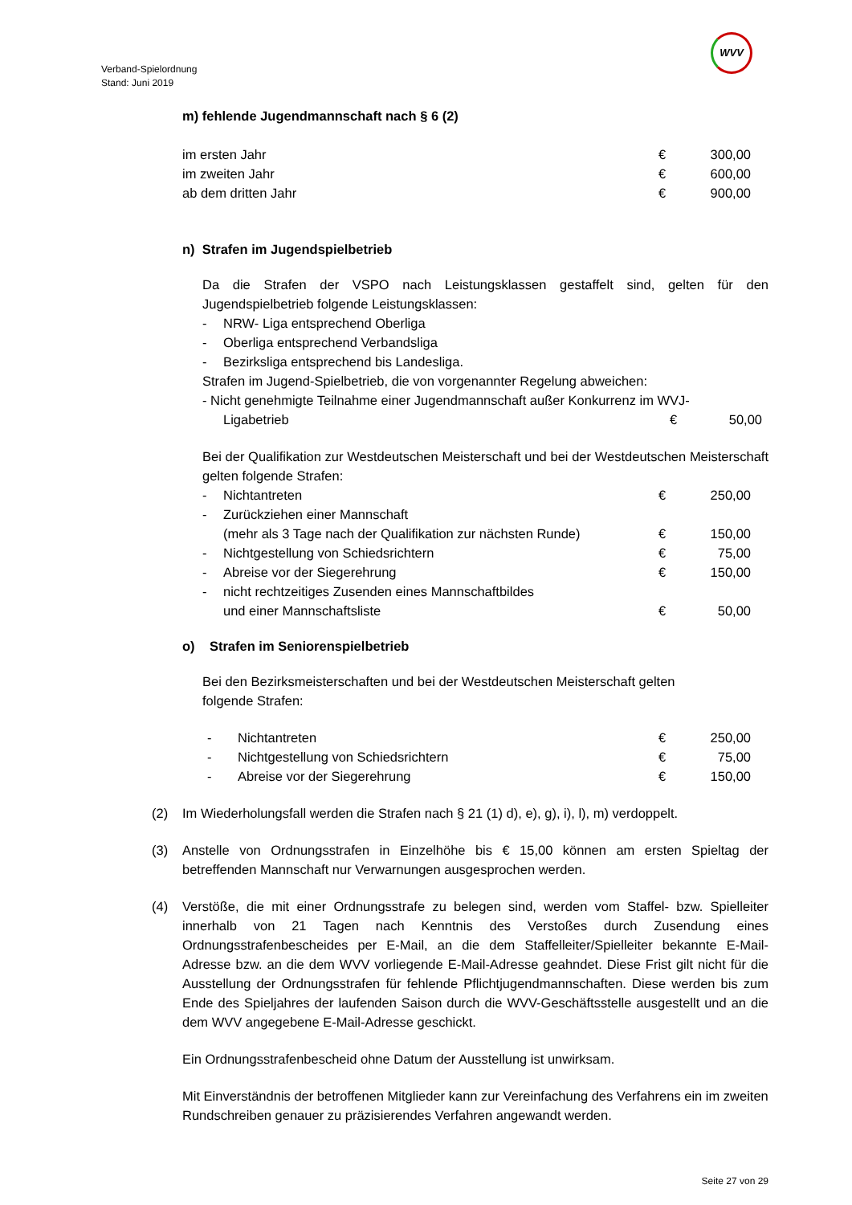WVV
Verband-Spielordnung
Stand: Juni 2019
m) fehlende Jugendmannschaft nach § 6 (2)
im ersten Jahr € 300,00
im zweiten Jahr € 600,00
ab dem dritten Jahr € 900,00
n) Strafen im Jugendspielbetrieb
Da die Strafen der VSPO nach Leistungsklassen gestaffelt sind, gelten für den Jugendspielbetrieb folgende Leistungsklassen:
- NRW- Liga entsprechend Oberliga
- Oberliga entsprechend Verbandsliga
- Bezirksliga entsprechend bis Landesliga.
Strafen im Jugend-Spielbetrieb, die von vorgenannter Regelung abweichen:
- Nicht genehmigte Teilnahme einer Jugendmannschaft außer Konkurrenz im WVJ-
Ligabetrieb € 50,00
Bei der Qualifikation zur Westdeutschen Meisterschaft und bei der Westdeutschen Meisterschaft gelten folgende Strafen:
- Nichtantreten € 250,00
- Zurückziehen einer Mannschaft
(mehr als 3 Tage nach der Qualifikation zur nächsten Runde) € 150,00
- Nichtgestellung von Schiedsrichtern € 75,00
- Abreise vor der Siegerehrung € 150,00
- nicht rechtzeitiges Zusenden eines Mannschaftbildes
und einer Mannschaftsliste € 50,00
o) Strafen im Seniorenspielbetrieb
Bei den Bezirksmeisterschaften und bei der Westdeutschen Meisterschaft gelten
folgende Strafen:
- Nichtantreten € 250,00
- Nichtgestellung von Schiedsrichtern € 75,00
- Abreise vor der Siegerehrung € 150,00
(2) Im Wiederholungsfall werden die Strafen nach § 21 (1) d), e), g), i), l), m) verdoppelt.
(3) Anstelle von Ordnungsstrafen in Einzelhöhe bis € 15,00 können am ersten Spieltag der betreffenden Mannschaft nur Verwarnungen ausgesprochen werden.
(4) Verstöße, die mit einer Ordnungsstrafe zu belegen sind, werden vom Staffel- bzw. Spielleiter innerhalb von 21 Tagen nach Kenntnis des Verstoßes durch Zusendung eines Ordnungsstrafenbescheides per E-Mail, an die dem Staffelleiter/Spielleiter bekannte E-Mail-Adresse bzw. an die dem WVV vorliegende E-Mail-Adresse geahndet. Diese Frist gilt nicht für die Ausstellung der Ordnungsstrafen für fehlende Pflichtjugendmannschaften. Diese werden bis zum Ende des Spieljahres der laufenden Saison durch die WVV-Geschäftsstelle ausgestellt und an die dem WVV angegebene E-Mail-Adresse geschickt.
Ein Ordnungsstrafenbescheid ohne Datum der Ausstellung ist unwirksam.
Mit Einverständnis der betroffenen Mitglieder kann zur Vereinfachung des Verfahrens ein im zweiten Rundschreiben genauer zu präzisierendes Verfahren angewandt werden.
Seite 27 von 29